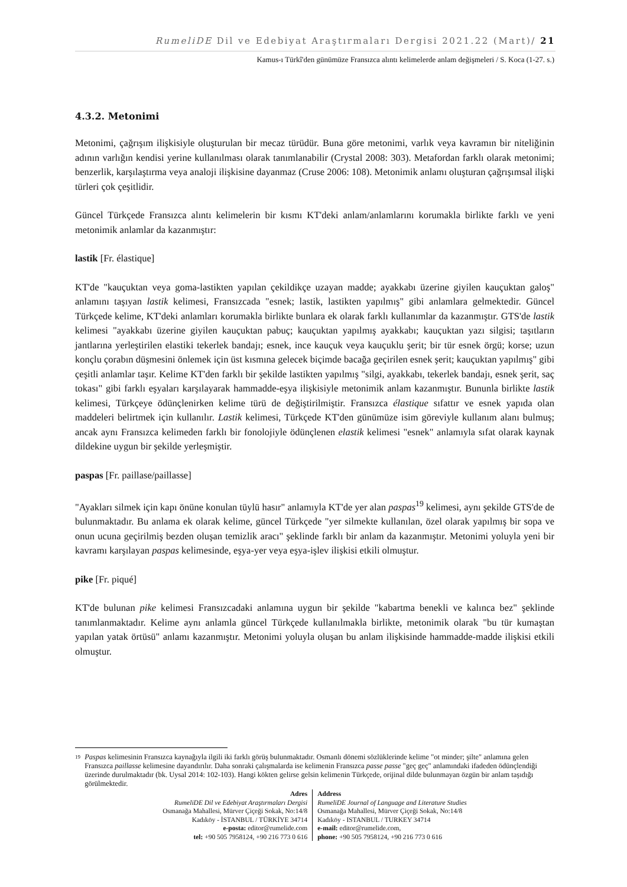RumeliDE Dil ve Edebiyat Araştırmaları Dergisi 2021.22 (Mart)/ 21
Kamus-ı Türkî'den günümüze Fransızca alıntı kelimelerde anlam değişmeleri / S. Koca (1-27. s.)
4.3.2. Metonimi
Metonimi, çağrışım ilişkisiyle oluşturulan bir mecaz türüdür. Buna göre metonimi, varlık veya kavramın bir niteliğinin adının varlığın kendisi yerine kullanılması olarak tanımlanabilir (Crystal 2008: 303). Metafordan farklı olarak metonimi; benzerlik, karşılaştırma veya analoji ilişkisine dayanmaz (Cruse 2006: 108). Metonimik anlamı oluşturan çağrışımsal ilişki türleri çok çeşitlidir.
Güncel Türkçede Fransızca alıntı kelimelerin bir kısmı KT'deki anlam/anlamlarını korumakla birlikte farklı ve yeni metonimik anlamlar da kazanmıştır:
lastik [Fr. élastique]
KT'de "kauçuktan veya goma-lastikten yapılan çekildikçe uzayan madde; ayakkabı üzerine giyilen kauçuktan galoş" anlamını taşıyan lastik kelimesi, Fransızcada "esnek; lastik, lastikten yapılmış" gibi anlamlara gelmektedir. Güncel Türkçede kelime, KT'deki anlamları korumakla birlikte bunlara ek olarak farklı kullanımlar da kazanmıştır. GTS'de lastik kelimesi "ayakkabı üzerine giyilen kauçuktan pabuç; kauçuktan yapılmış ayakkabı; kauçuktan yazı silgisi; taşıtların jantlarına yerleştirilen elastiki tekerlek bandajı; esnek, ince kauçuk veya kauçuklu şerit; bir tür esnek örgü; korse; uzun konçlu çorabın düşmesini önlemek için üst kısmına gelecek biçimde bacağa geçirilen esnek şerit; kauçuktan yapılmış" gibi çeşitli anlamlar taşır. Kelime KT'den farklı bir şekilde lastikten yapılmış "silgi, ayakkabı, tekerlek bandajı, esnek şerit, saç tokası" gibi farklı eşyaları karşılayarak hammadde-eşya ilişkisiyle metonimik anlam kazanmıştır. Bununla birlikte lastik kelimesi, Türkçeye ödünçlenirken kelime türü de değiştirilmiştir. Fransızca élastique sıfattır ve esnek yapıda olan maddeleri belirtmek için kullanılır. Lastik kelimesi, Türkçede KT'den günümüze isim göreviyle kullanım alanı bulmuş; ancak aynı Fransızca kelimeden farklı bir fonolojiyle ödünçlenen elastik kelimesi "esnek" anlamıyla sıfat olarak kaynak dildekine uygun bir şekilde yerleşmiştir.
paspas [Fr. paillase/paillasse]
"Ayakları silmek için kapı önüne konulan tüylü hasır" anlamıyla KT'de yer alan paspas<sup>19</sup> kelimesi, aynı şekilde GTS'de de bulunmaktadır. Bu anlama ek olarak kelime, güncel Türkçede "yer silmekte kullanılan, özel olarak yapılmış bir sopa ve onun ucuna geçirilmiş bezden oluşan temizlik aracı" şeklinde farklı bir anlam da kazanmıştır. Metonimi yoluyla yeni bir kavramı karşılayan paspas kelimesinde, eşya-yer veya eşya-işlev ilişkisi etkili olmuştur.
pike [Fr. piqué]
KT'de bulunan pike kelimesi Fransızcadaki anlamına uygun bir şekilde "kabartma benekli ve kalınca bez" şeklinde tanımlanmaktadır. Kelime aynı anlamla güncel Türkçede kullanılmakla birlikte, metonimik olarak "bu tür kumaştan yapılan yatak örtüsü" anlamı kazanmıştır. Metonimi yoluyla oluşan bu anlam ilişkisinde hammadde-madde ilişkisi etkili olmuştur.
19 Paspas kelimesinin Fransızca kaynağıyla ilgili iki farklı görüş bulunmaktadır. Osmanlı dönemi sözlüklerinde kelime "ot minder; şilte" anlamına gelen Fransızca paillasse kelimesine dayandırılır. Daha sonraki çalışmalarda ise kelimenin Fransızca passe passe "geç geç" anlamındaki ifadeden ödünçlendiği üzerinde durulmaktadır (bk. Uysal 2014: 102-103). Hangi kökten gelirse gelsin kelimenin Türkçede, orijinal dilde bulunmayan özgün bir anlam taşıdığı görülmektedir.
Adres
RumeliDE Dil ve Edebiyat Araştırmaları Dergisi
Osmanağa Mahallesi, Mürver Çiçeği Sokak, No:14/8
Kadıköy - İSTANBUL / TÜRKİYE 34714
e-posta: editor@rumelide.com
tel: +90 505 7958124, +90 216 773 0 616
Address
RumeliDE Journal of Language and Literature Studies
Osmanağa Mahallesi, Mürver Çiçeği Sokak, No:14/8
Kadıköy - ISTANBUL / TURKEY 34714
e-mail: editor@rumelide.com,
phone: +90 505 7958124, +90 216 773 0 616